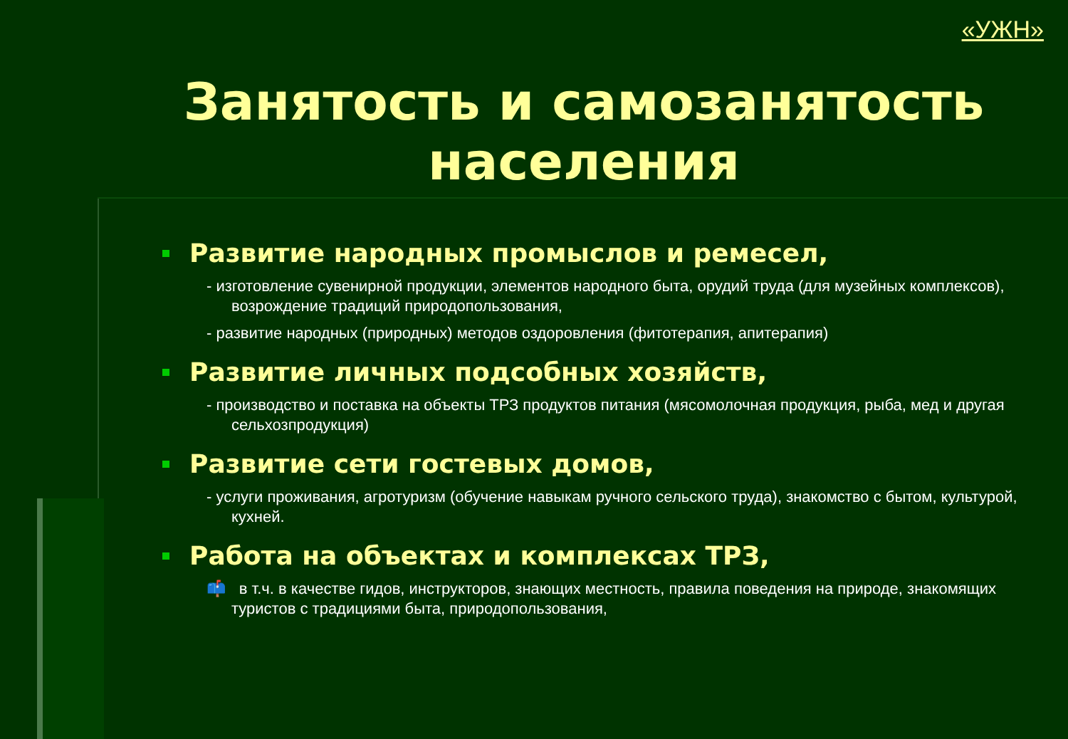«УЖН»
Занятость и самозанятость населения
Развитие народных промыслов и ремесел,
- изготовление сувенирной продукции, элементов народного быта, орудий труда (для музейных комплексов), возрождение традиций природопользования,
- развитие народных (природных) методов оздоровления (фитотерапия, апитерапия)
Развитие личных подсобных хозяйств,
- производство и поставка на объекты ТРЗ продуктов питания (мясомолочная продукция, рыба, мед и другая сельхозпродукция)
Развитие сети гостевых домов,
- услуги проживания, агротуризм (обучение навыкам ручного сельского труда), знакомство с бытом, культурой, кухней.
Работа на объектах и комплексах ТРЗ,
📫 в т.ч. в качестве гидов, инструкторов, знающих местность, правила поведения на природе, знакомящих туристов с традициями быта, природопользования,